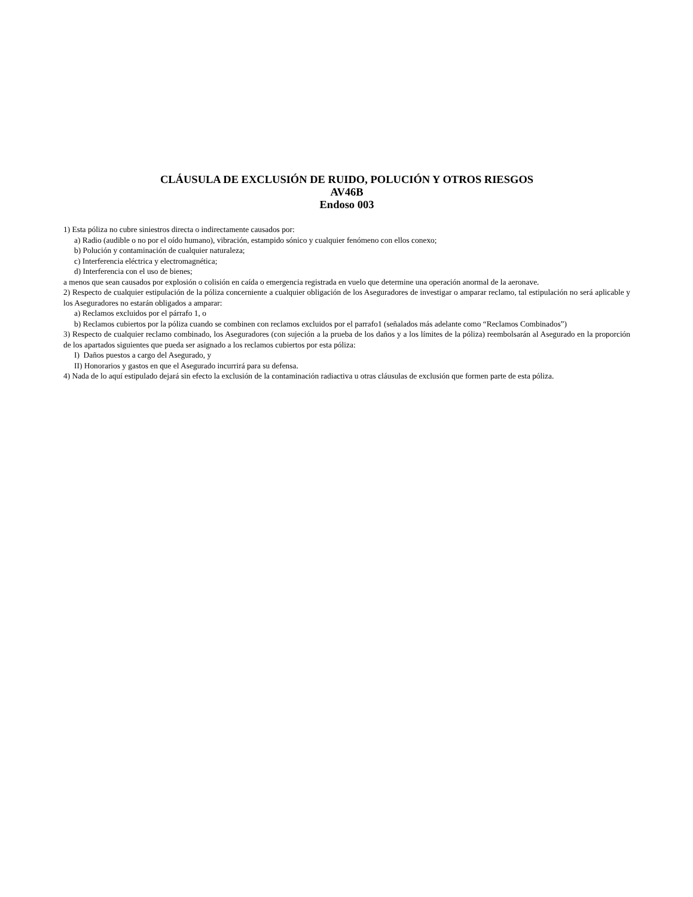CLÁUSULA DE EXCLUSIÓN DE RUIDO, POLUCIÓN Y OTROS RIESGOS
AV46B
Endoso 003
1) Esta póliza no cubre siniestros directa o indirectamente causados por:
a) Radio (audible o no por el oído humano), vibración, estampido sónico y cualquier fenómeno con ellos conexo;
b) Polución y contaminación de cualquier naturaleza;
c) Interferencia eléctrica y electromagnética;
d) Interferencia con el uso de bienes;
a menos que sean causados por explosión o colisión en caída o emergencia registrada en vuelo que determine una operación anormal de la aeronave.
2) Respecto de cualquier estipulación de la póliza concerniente a cualquier obligación de los Aseguradores de investigar o amparar reclamo, tal estipulación no será aplicable y los Aseguradores no estarán obligados a amparar:
a) Reclamos excluidos por el párrafo 1, o
b) Reclamos cubiertos por la póliza cuando se combinen con reclamos excluidos por el parrafo1 (señalados más adelante como “Reclamos Combinados”)
3) Respecto de cualquier reclamo combinado, los Aseguradores (con sujeción a la prueba de los daños y a los límites de la póliza) reembolsarán al Asegurado en la proporción de los apartados siguientes que pueda ser asignado a los reclamos cubiertos por esta póliza:
I) Daños puestos a cargo del Asegurado, y
II) Honorarios y gastos en que el Asegurado incurrirá para su defensa.
4) Nada de lo aquí estipulado dejará sin efecto la exclusión de la contaminación radiactiva u otras cláusulas de exclusión que formen parte de esta póliza.